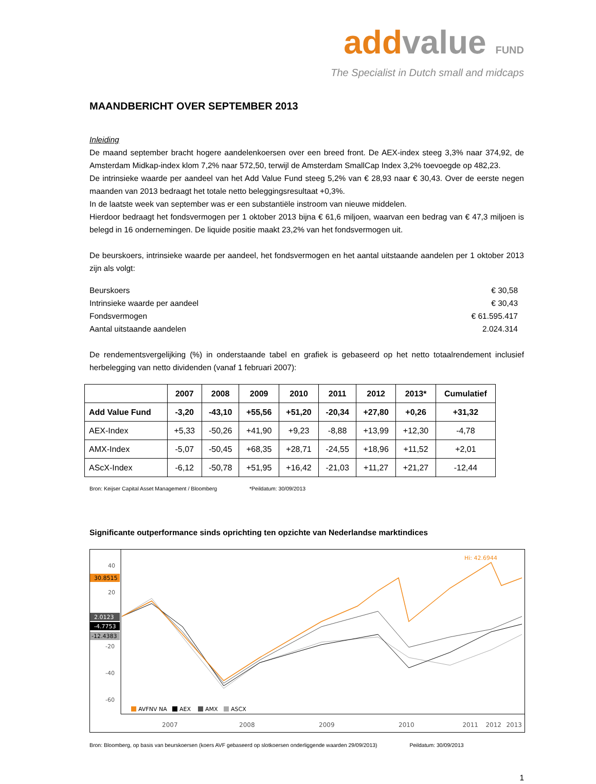add value FUND
The Specialist in Dutch small and midcaps
MAANDBERICHT OVER SEPTEMBER 2013
Inleiding
De maand september bracht hogere aandelenkoersen over een breed front. De AEX-index steeg 3,3% naar 374,92, de Amsterdam Midkap-index klom 7,2% naar 572,50, terwijl de Amsterdam SmallCap Index 3,2% toevoegde op 482,23.
De intrinsieke waarde per aandeel van het Add Value Fund steeg 5,2% van € 28,93 naar € 30,43. Over de eerste negen maanden van 2013 bedraagt het totale netto beleggingsresultaat +0,3%.
In de laatste week van september was er een substantiële instroom van nieuwe middelen.
Hierdoor bedraagt het fondsvermogen per 1 oktober 2013 bijna € 61,6 miljoen, waarvan een bedrag van € 47,3 miljoen is belegd in 16 ondernemingen. De liquide positie maakt 23,2% van het fondsvermogen uit.
De beurskoers, intrinsieke waarde per aandeel, het fondsvermogen en het aantal uitstaande aandelen per 1 oktober 2013 zijn als volgt:
Beurskoers € 30,58
Intrinsieke waarde per aandeel € 30,43
Fondsvermogen € 61.595.417
Aantal uitstaande aandelen 2.024.314
De rendementsvergelijking (%) in onderstaande tabel en grafiek is gebaseerd op het netto totaalrendement inclusief herbelegging van netto dividenden (vanaf 1 februari 2007):
| | 2007 | 2008 | 2009 | 2010 | 2011 | 2012 | 2013* | Cumulatief |
| --- | --- | --- | --- | --- | --- | --- | --- | --- |
| Add Value Fund | -3,20 | -43,10 | +55,56 | +51,20 | -20,34 | +27,80 | +0,26 | +31,32 |
| AEX-Index | +5,33 | -50,26 | +41,90 | +9,23 | -8,88 | +13,99 | +12,30 | -4,78 |
| AMX-Index | -5,07 | -50,45 | +68,35 | +28,71 | -24,55 | +18,96 | +11,52 | +2,01 |
| AScX-Index | -6,12 | -50,78 | +51,95 | +16,42 | -21,03 | +11,27 | +21,27 | -12,44 |
Bron: Keijser Capital Asset Management / Bloomberg *Peildatum: 30/09/2013
Significante outperformance sinds oprichting ten opzichte van Nederlandse marktindices
40
20
-20
-40
-60
30.8515
2.0123
-4.7753
-12.4383
Hi: 42.6944
AVFNV NA
AEX
AMX
ASCX
2007
2008
2009
2010
2011
2012
2013
Bron: Bloomberg, op basis van beurskoersen (koers AVF gebaseerd op slotkoersen onderliggende waarden 29/09/2013) Peildatum: 30/09/2013
1